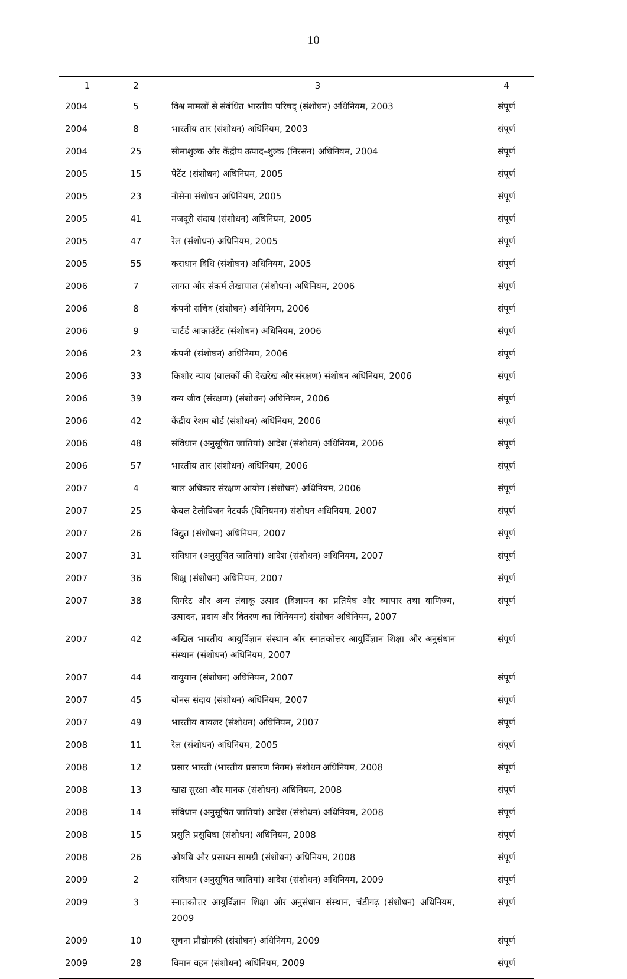10
| 1 | 2 | 3 | 4 |
| --- | --- | --- | --- |
| 2004 | 5 | विश्व मामलों से संबंधित भारतीय परिषद् (संशोधन) अधिनियम, 2003 | संपूर्ण |
| 2004 | 8 | भारतीय तार (संशोधन) अधिनियम, 2003 | संपूर्ण |
| 2004 | 25 | सीमाशुल्क और केंद्रीय उत्पाद-शुल्क (निरसन) अधिनियम, 2004 | संपूर्ण |
| 2005 | 15 | पेटेंट (संशोधन) अधिनियम, 2005 | संपूर्ण |
| 2005 | 23 | नौसेना संशोधन अधिनियम, 2005 | संपूर्ण |
| 2005 | 41 | मजदूरी संदाय (संशोधन) अधिनियम, 2005 | संपूर्ण |
| 2005 | 47 | रेल (संशोधन) अधिनियम, 2005 | संपूर्ण |
| 2005 | 55 | कराधान विधि (संशोधन) अधिनियम, 2005 | संपूर्ण |
| 2006 | 7 | लागत और संकर्म लेखापाल (संशोधन) अधिनियम, 2006 | संपूर्ण |
| 2006 | 8 | कंपनी सचिव (संशोधन) अधिनियम, 2006 | संपूर्ण |
| 2006 | 9 | चार्टर्ड आकाउंटेंट (संशोधन) अधिनियम, 2006 | संपूर्ण |
| 2006 | 23 | कंपनी (संशोधन) अधिनियम, 2006 | संपूर्ण |
| 2006 | 33 | किशोर न्याय (बालकों की देखरेख और संरक्षण) संशोधन अधिनियम, 2006 | संपूर्ण |
| 2006 | 39 | वन्य जीव (संरक्षण) (संशोधन) अधिनियम, 2006 | संपूर्ण |
| 2006 | 42 | केंद्रीय रेशम बोर्ड (संशोधन) अधिनियम, 2006 | संपूर्ण |
| 2006 | 48 | संविधान (अनुसूचित जातियां) आदेश (संशोधन) अधिनियम, 2006 | संपूर्ण |
| 2006 | 57 | भारतीय तार (संशोधन) अधिनियम, 2006 | संपूर्ण |
| 2007 | 4 | बाल अधिकार संरक्षण आयोग (संशोधन) अधिनियम, 2006 | संपूर्ण |
| 2007 | 25 | केबल टेलीविजन नेटवर्क (विनियमन) संशोधन अधिनियम, 2007 | संपूर्ण |
| 2007 | 26 | विद्युत (संशोधन) अधिनियम, 2007 | संपूर्ण |
| 2007 | 31 | संविधान (अनुसूचित जातियां) आदेश (संशोधन) अधिनियम, 2007 | संपूर्ण |
| 2007 | 36 | शिक्षु (संशोधन) अधिनियम, 2007 | संपूर्ण |
| 2007 | 38 | सिगरेट और अन्य तंबाकू उत्पाद (विज्ञापन का प्रतिषेध और व्यापार तथा वाणिज्य, उत्पादन, प्रदाय और वितरण का विनियमन) संशोधन अधिनियम, 2007 | संपूर्ण |
| 2007 | 42 | अखिल भारतीय आयुर्विज्ञान संस्थान और स्नातकोत्तर आयुर्विज्ञान शिक्षा और अनुसंधान संस्थान (संशोधन) अधिनियम, 2007 | संपूर्ण |
| 2007 | 44 | वायुयान (संशोधन) अधिनियम, 2007 | संपूर्ण |
| 2007 | 45 | बोनस संदाय (संशोधन) अधिनियम, 2007 | संपूर्ण |
| 2007 | 49 | भारतीय बायलर (संशोधन) अधिनियम, 2007 | संपूर्ण |
| 2008 | 11 | रेल (संशोधन) अधिनियम, 2005 | संपूर्ण |
| 2008 | 12 | प्रसार भारती (भारतीय प्रसारण निगम) संशोधन अधिनियम, 2008 | संपूर्ण |
| 2008 | 13 | खाद्य सुरक्षा और मानक (संशोधन) अधिनियम, 2008 | संपूर्ण |
| 2008 | 14 | संविधान (अनुसूचित जातियां) आदेश (संशोधन) अधिनियम, 2008 | संपूर्ण |
| 2008 | 15 | प्रसुति प्रसुविधा (संशोधन) अधिनियम, 2008 | संपूर्ण |
| 2008 | 26 | ओषधि और प्रसाधन सामग्री (संशोधन) अधिनियम, 2008 | संपूर्ण |
| 2009 | 2 | संविधान (अनुसूचित जातियां) आदेश (संशोधन) अधिनियम, 2009 | संपूर्ण |
| 2009 | 3 | स्नातकोत्तर आयुर्विज्ञान शिक्षा और अनुसंधान संस्थान, चंडीगढ़ (संशोधन) अधिनियम, 2009 | संपूर्ण |
| 2009 | 10 | सूचना प्रौद्योगकी (संशोधन) अधिनियम, 2009 | संपूर्ण |
| 2009 | 28 | विमान वहन (संशोधन) अधिनियम, 2009 | संपूर्ण |